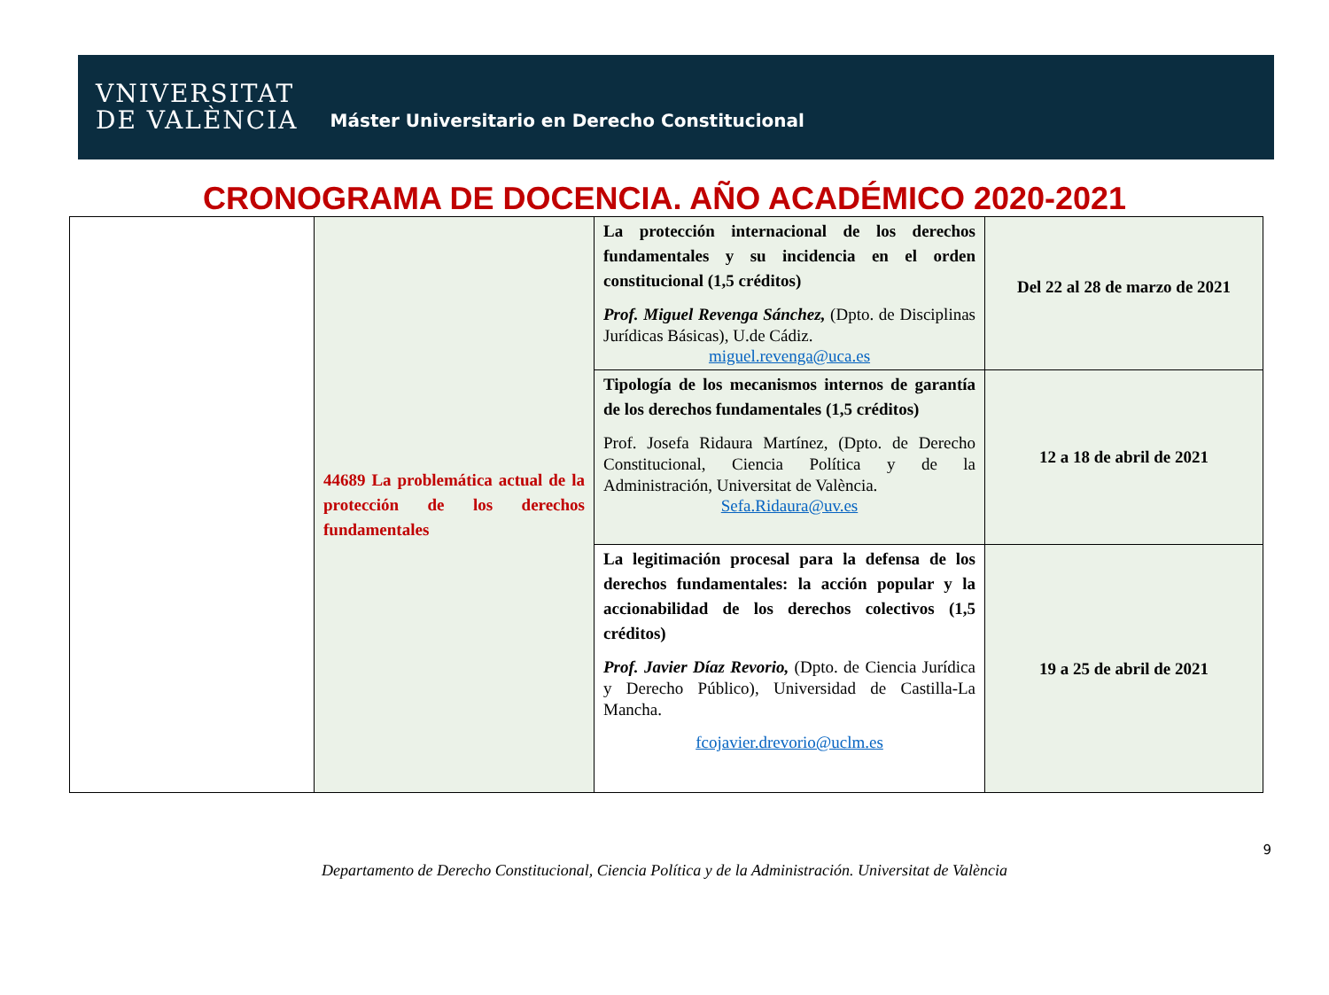VNIVERSITAT
DE VALÈNCIA
Máster Universitario en Derecho Constitucional
CRONOGRAMA DE DOCENCIA. AÑO ACADÉMICO 2020-2021
| | 44689 La problemática actual de la protección de los derechos fundamentales | La protección internacional de los derechos fundamentales y su incidencia en el orden constitucional (1,5 créditos) Prof. Miguel Revenga Sánchez, (Dpto. de Disciplinas Jurídicas Básicas), U.de Cádiz. miguel.revenga@uca.es | Del 22 al 28 de marzo de 2021 |
| | | Tipología de los mecanismos internos de garantía de los derechos fundamentales (1,5 créditos) Prof. Josefa Ridaura Martínez, (Dpto. de Derecho Constitucional, Ciencia Política y de la Administración, Universitat de València. Sefa.Ridaura@uv.es | 12 a 18 de abril de 2021 |
| | | La legitimación procesal para la defensa de los derechos fundamentales: la acción popular y la accionabilidad de los derechos colectivos (1,5 créditos) Prof. Javier Díaz Revorio, (Dpto. de Ciencia Jurídica y Derecho Público), Universidad de Castilla-La Mancha. fcojavier.drevorio@uclm.es | 19 a 25 de abril de 2021 |
9
Departamento de Derecho Constitucional, Ciencia Política y de la Administración. Universitat de València